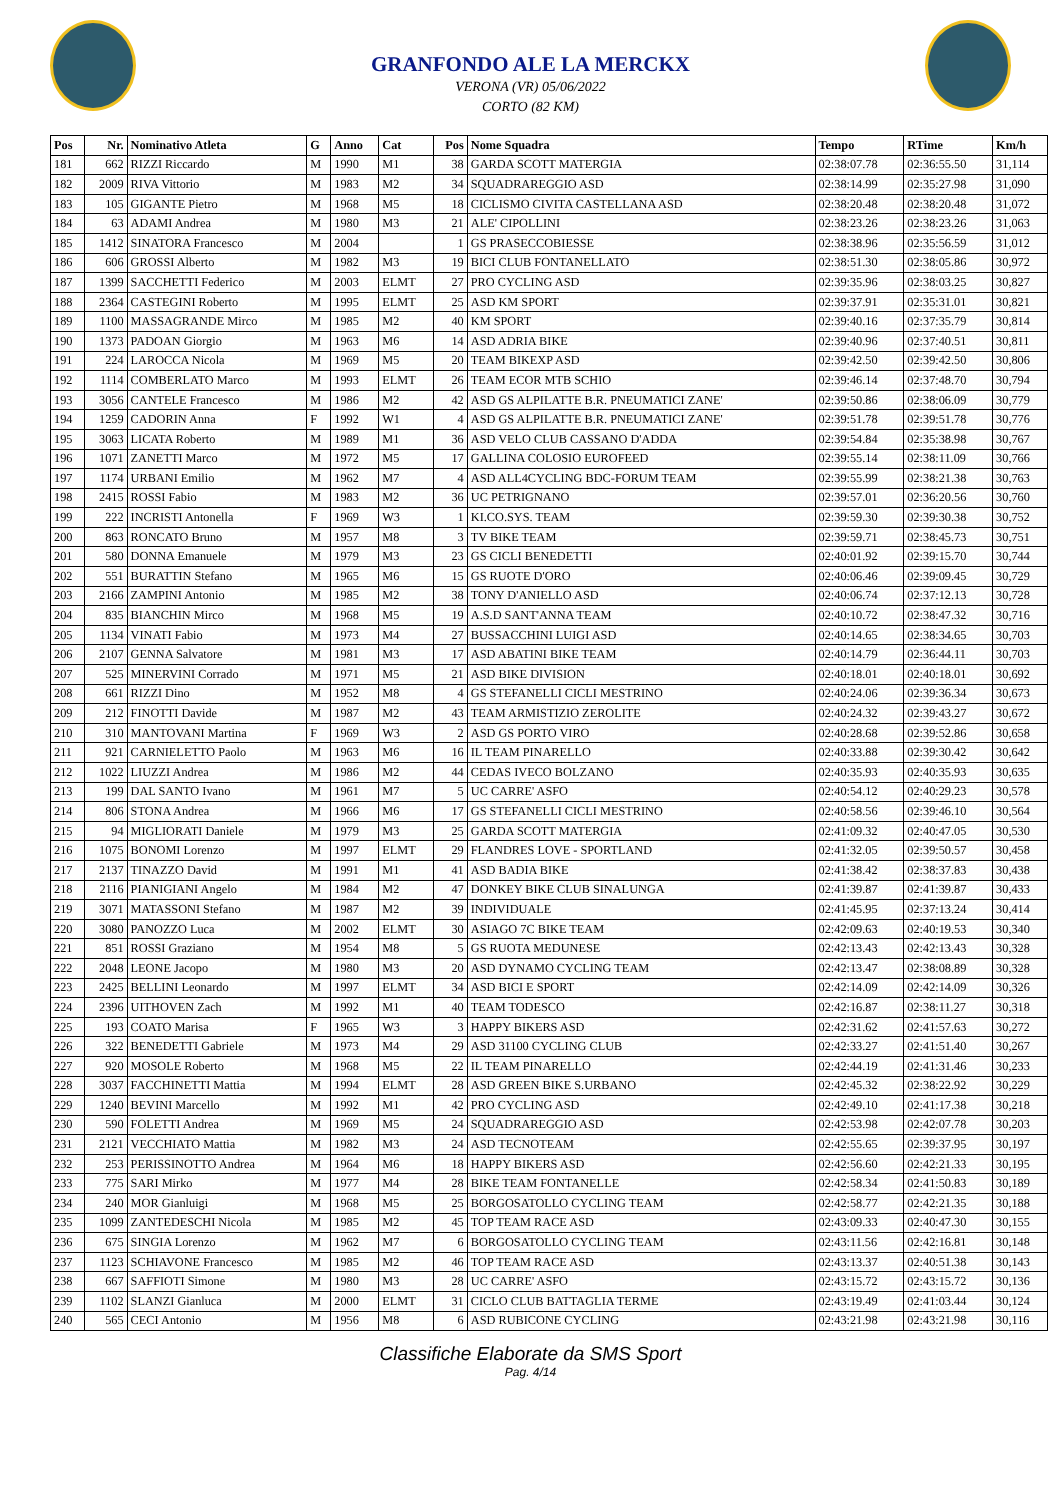GRANFONDO ALE LA MERCKX
VERONA (VR) 05/06/2022
CORTO (82 KM)
| Pos | Nr. | Nominativo Atleta | G | Anno | Cat | Pos | Nome Squadra | Tempo | RTime | Km/h |
| --- | --- | --- | --- | --- | --- | --- | --- | --- | --- | --- |
| 181 | 662 | RIZZI Riccardo | M | 1990 | M1 | 38 | GARDA SCOTT MATERGIA | 02:38:07.78 | 02:36:55.50 | 31,114 |
| 182 | 2009 | RIVA Vittorio | M | 1983 | M2 | 34 | SQUADRAREGGIO ASD | 02:38:14.99 | 02:35:27.98 | 31,090 |
| 183 | 105 | GIGANTE Pietro | M | 1968 | M5 | 18 | CICLISMO CIVITA CASTELLANA ASD | 02:38:20.48 | 02:38:20.48 | 31,072 |
| 184 | 63 | ADAMI Andrea | M | 1980 | M3 | 21 | ALE' CIPOLLINI | 02:38:23.26 | 02:38:23.26 | 31,063 |
| 185 | 1412 | SINATORA Francesco | M | 2004 | | 1 | GS PRASECCOBIESSE | 02:38:38.96 | 02:35:56.59 | 31,012 |
| 186 | 606 | GROSSI Alberto | M | 1982 | M3 | 19 | BICI CLUB FONTANELLATO | 02:38:51.30 | 02:38:05.86 | 30,972 |
| 187 | 1399 | SACCHETTI Federico | M | 2003 | ELMT | 27 | PRO CYCLING ASD | 02:39:35.96 | 02:38:03.25 | 30,827 |
| 188 | 2364 | CASTEGINI Roberto | M | 1995 | ELMT | 25 | ASD KM SPORT | 02:39:37.91 | 02:35:31.01 | 30,821 |
| 189 | 1100 | MASSAGRANDE Mirco | M | 1985 | M2 | 40 | KM SPORT | 02:39:40.16 | 02:37:35.79 | 30,814 |
| 190 | 1373 | PADOAN Giorgio | M | 1963 | M6 | 14 | ASD ADRIA BIKE | 02:39:40.96 | 02:37:40.51 | 30,811 |
| 191 | 224 | LAROCCA Nicola | M | 1969 | M5 | 20 | TEAM BIKEXP ASD | 02:39:42.50 | 02:39:42.50 | 30,806 |
| 192 | 1114 | COMBERLATO Marco | M | 1993 | ELMT | 26 | TEAM ECOR MTB SCHIO | 02:39:46.14 | 02:37:48.70 | 30,794 |
| 193 | 3056 | CANTELE Francesco | M | 1986 | M2 | 42 | ASD GS ALPILATTE B.R. PNEUMATICI ZANE' | 02:39:50.86 | 02:38:06.09 | 30,779 |
| 194 | 1259 | CADORIN Anna | F | 1992 | W1 | 4 | ASD GS ALPILATTE B.R. PNEUMATICI ZANE' | 02:39:51.78 | 02:39:51.78 | 30,776 |
| 195 | 3063 | LICATA Roberto | M | 1989 | M1 | 36 | ASD VELO CLUB CASSANO D'ADDA | 02:39:54.84 | 02:35:38.98 | 30,767 |
| 196 | 1071 | ZANETTI Marco | M | 1972 | M5 | 17 | GALLINA COLOSIO EUROFEED | 02:39:55.14 | 02:38:11.09 | 30,766 |
| 197 | 1174 | URBANI Emilio | M | 1962 | M7 | 4 | ASD ALL4CYCLING BDC-FORUM TEAM | 02:39:55.99 | 02:38:21.38 | 30,763 |
| 198 | 2415 | ROSSI Fabio | M | 1983 | M2 | 36 | UC PETRIGNANO | 02:39:57.01 | 02:36:20.56 | 30,760 |
| 199 | 222 | INCRISTI Antonella | F | 1969 | W3 | 1 | KI.CO.SYS. TEAM | 02:39:59.30 | 02:39:30.38 | 30,752 |
| 200 | 863 | RONCATO Bruno | M | 1957 | M8 | 3 | TV BIKE TEAM | 02:39:59.71 | 02:38:45.73 | 30,751 |
| 201 | 580 | DONNA Emanuele | M | 1979 | M3 | 23 | GS CICLI BENEDETTI | 02:40:01.92 | 02:39:15.70 | 30,744 |
| 202 | 551 | BURATTIN Stefano | M | 1965 | M6 | 15 | GS RUOTE D'ORO | 02:40:06.46 | 02:39:09.45 | 30,729 |
| 203 | 2166 | ZAMPINI Antonio | M | 1985 | M2 | 38 | TONY D'ANIELLO ASD | 02:40:06.74 | 02:37:12.13 | 30,728 |
| 204 | 835 | BIANCHIN Mirco | M | 1968 | M5 | 19 | A.S.D SANT'ANNA TEAM | 02:40:10.72 | 02:38:47.32 | 30,716 |
| 205 | 1134 | VINATI Fabio | M | 1973 | M4 | 27 | BUSSACCHINI LUIGI ASD | 02:40:14.65 | 02:38:34.65 | 30,703 |
| 206 | 2107 | GENNA Salvatore | M | 1981 | M3 | 17 | ASD ABATINI BIKE TEAM | 02:40:14.79 | 02:36:44.11 | 30,703 |
| 207 | 525 | MINERVINI Corrado | M | 1971 | M5 | 21 | ASD BIKE DIVISION | 02:40:18.01 | 02:40:18.01 | 30,692 |
| 208 | 661 | RIZZI Dino | M | 1952 | M8 | 4 | GS STEFANELLI CICLI MESTRINO | 02:40:24.06 | 02:39:36.34 | 30,673 |
| 209 | 212 | FINOTTI Davide | M | 1987 | M2 | 43 | TEAM ARMISTIZIO ZEROLITE | 02:40:24.32 | 02:39:43.27 | 30,672 |
| 210 | 310 | MANTOVANI Martina | F | 1969 | W3 | 2 | ASD GS PORTO VIRO | 02:40:28.68 | 02:39:52.86 | 30,658 |
| 211 | 921 | CARNIELETTO Paolo | M | 1963 | M6 | 16 | IL TEAM PINARELLO | 02:40:33.88 | 02:39:30.42 | 30,642 |
| 212 | 1022 | LIUZZI Andrea | M | 1986 | M2 | 44 | CEDAS IVECO BOLZANO | 02:40:35.93 | 02:40:35.93 | 30,635 |
| 213 | 199 | DAL SANTO Ivano | M | 1961 | M7 | 5 | UC CARRE' ASFO | 02:40:54.12 | 02:40:29.23 | 30,578 |
| 214 | 806 | STONA Andrea | M | 1966 | M6 | 17 | GS STEFANELLI CICLI MESTRINO | 02:40:58.56 | 02:39:46.10 | 30,564 |
| 215 | 94 | MIGLIORATI Daniele | M | 1979 | M3 | 25 | GARDA SCOTT MATERGIA | 02:41:09.32 | 02:40:47.05 | 30,530 |
| 216 | 1075 | BONOMI Lorenzo | M | 1997 | ELMT | 29 | FLANDRES LOVE - SPORTLAND | 02:41:32.05 | 02:39:50.57 | 30,458 |
| 217 | 2137 | TINAZZO David | M | 1991 | M1 | 41 | ASD BADIA BIKE | 02:41:38.42 | 02:38:37.83 | 30,438 |
| 218 | 2116 | PIANIGIANI Angelo | M | 1984 | M2 | 47 | DONKEY BIKE CLUB SINALUNGA | 02:41:39.87 | 02:41:39.87 | 30,433 |
| 219 | 3071 | MATASSONI Stefano | M | 1987 | M2 | 39 | INDIVIDUALE | 02:41:45.95 | 02:37:13.24 | 30,414 |
| 220 | 3080 | PANOZZO Luca | M | 2002 | ELMT | 30 | ASIAGO 7C BIKE TEAM | 02:42:09.63 | 02:40:19.53 | 30,340 |
| 221 | 851 | ROSSI Graziano | M | 1954 | M8 | 5 | GS RUOTA MEDUNESE | 02:42:13.43 | 02:42:13.43 | 30,328 |
| 222 | 2048 | LEONE Jacopo | M | 1980 | M3 | 20 | ASD DYNAMO CYCLING TEAM | 02:42:13.47 | 02:38:08.89 | 30,328 |
| 223 | 2425 | BELLINI Leonardo | M | 1997 | ELMT | 34 | ASD BICI E SPORT | 02:42:14.09 | 02:42:14.09 | 30,326 |
| 224 | 2396 | UITHOVEN Zach | M | 1992 | M1 | 40 | TEAM TODESCO | 02:42:16.87 | 02:38:11.27 | 30,318 |
| 225 | 193 | COATO Marisa | F | 1965 | W3 | 3 | HAPPY BIKERS ASD | 02:42:31.62 | 02:41:57.63 | 30,272 |
| 226 | 322 | BENEDETTI Gabriele | M | 1973 | M4 | 29 | ASD 31100 CYCLING CLUB | 02:42:33.27 | 02:41:51.40 | 30,267 |
| 227 | 920 | MOSOLE Roberto | M | 1968 | M5 | 22 | IL TEAM PINARELLO | 02:42:44.19 | 02:41:31.46 | 30,233 |
| 228 | 3037 | FACCHINETTI Mattia | M | 1994 | ELMT | 28 | ASD GREEN BIKE S.URBANO | 02:42:45.32 | 02:38:22.92 | 30,229 |
| 229 | 1240 | BEVINI Marcello | M | 1992 | M1 | 42 | PRO CYCLING ASD | 02:42:49.10 | 02:41:17.38 | 30,218 |
| 230 | 590 | FOLETTI Andrea | M | 1969 | M5 | 24 | SQUADRAREGGIO ASD | 02:42:53.98 | 02:42:07.78 | 30,203 |
| 231 | 2121 | VECCHIATO Mattia | M | 1982 | M3 | 24 | ASD TECNOTEAM | 02:42:55.65 | 02:39:37.95 | 30,197 |
| 232 | 253 | PERISSINOTTO Andrea | M | 1964 | M6 | 18 | HAPPY BIKERS ASD | 02:42:56.60 | 02:42:21.33 | 30,195 |
| 233 | 775 | SARI Mirko | M | 1977 | M4 | 28 | BIKE TEAM FONTANELLE | 02:42:58.34 | 02:41:50.83 | 30,189 |
| 234 | 240 | MOR Gianluigi | M | 1968 | M5 | 25 | BORGOSATOLLO CYCLING TEAM | 02:42:58.77 | 02:42:21.35 | 30,188 |
| 235 | 1099 | ZANTEDESCHI Nicola | M | 1985 | M2 | 45 | TOP TEAM RACE ASD | 02:43:09.33 | 02:40:47.30 | 30,155 |
| 236 | 675 | SINGIA Lorenzo | M | 1962 | M7 | 6 | BORGOSATOLLO CYCLING TEAM | 02:43:11.56 | 02:42:16.81 | 30,148 |
| 237 | 1123 | SCHIAVONE Francesco | M | 1985 | M2 | 46 | TOP TEAM RACE ASD | 02:43:13.37 | 02:40:51.38 | 30,143 |
| 238 | 667 | SAFFIOTI Simone | M | 1980 | M3 | 28 | UC CARRE' ASFO | 02:43:15.72 | 02:43:15.72 | 30,136 |
| 239 | 1102 | SLANZI Gianluca | M | 2000 | ELMT | 31 | CICLO CLUB BATTAGLIA TERME | 02:43:19.49 | 02:41:03.44 | 30,124 |
| 240 | 565 | CECI Antonio | M | 1956 | M8 | 6 | ASD RUBICONE CYCLING | 02:43:21.98 | 02:43:21.98 | 30,116 |
Classifiche Elaborate da SMS Sport
Pag. 4/14